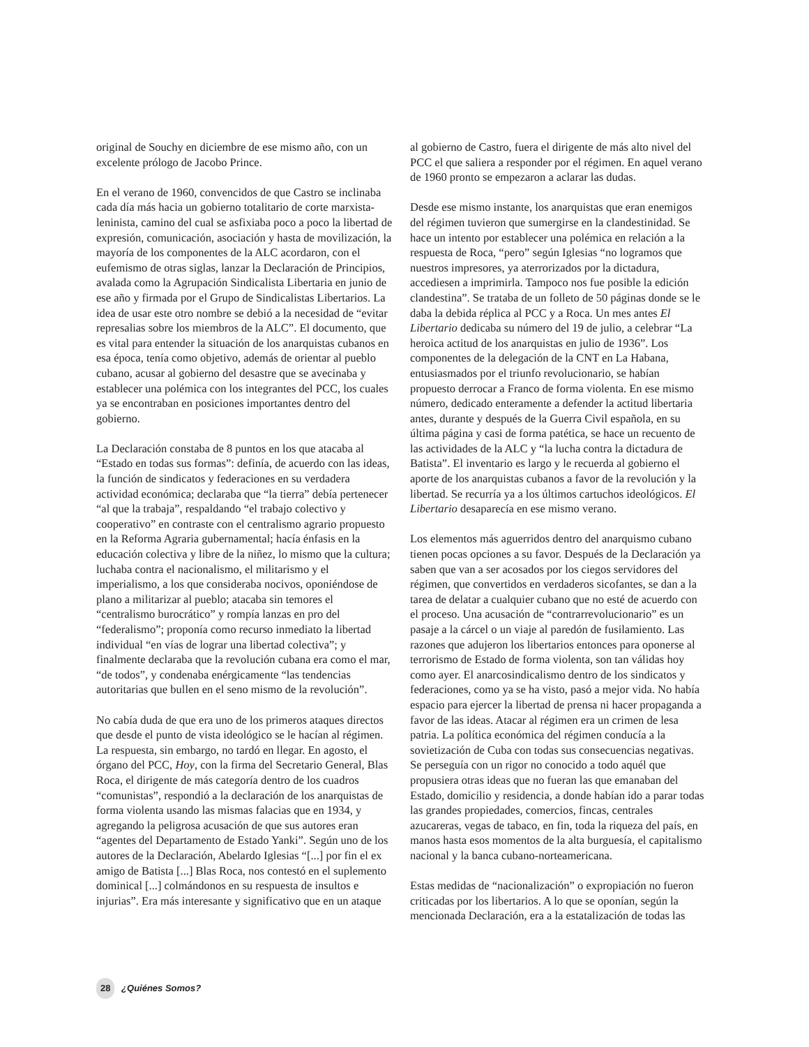original de Souchy en diciembre de ese mismo año, con un excelente prólogo de Jacobo Prince.
En el verano de 1960, convencidos de que Castro se inclinaba cada día más hacia un gobierno totalitario de corte marxista-leninista, camino del cual se asfixiaba poco a poco la libertad de expresión, comunicación, asociación y hasta de movilización, la mayoría de los componentes de la ALC acordaron, con el eufemismo de otras siglas, lanzar la Declaración de Principios, avalada como la Agrupación Sindicalista Libertaria en junio de ese año y firmada por el Grupo de Sindicalistas Libertarios. La idea de usar este otro nombre se debió a la necesidad de “evitar represalias sobre los miembros de la ALC”. El documento, que es vital para entender la situación de los anarquistas cubanos en esa época, tenía como objetivo, además de orientar al pueblo cubano, acusar al gobierno del desastre que se avecinaba y establecer una polémica con los integrantes del PCC, los cuales ya se encontraban en posiciones importantes dentro del gobierno.
La Declaración constaba de 8 puntos en los que atacaba al “Estado en todas sus formas”: definía, de acuerdo con las ideas, la función de sindicatos y federaciones en su verdadera actividad económica; declaraba que “la tierra” debía pertenecer “al que la trabaja”, respaldando “el trabajo colectivo y cooperativo” en contraste con el centralismo agrario propuesto en la Reforma Agraria gubernamental; hacía énfasis en la educación colectiva y libre de la niñez, lo mismo que la cultura; luchaba contra el nacionalismo, el militarismo y el imperialismo, a los que consideraba nocivos, oponiéndose de plano a militarizar al pueblo; atacaba sin temores el “centralismo burocrático” y rompía lanzas en pro del “federalismo”; proponía como recurso inmediato la libertad individual “en vías de lograr una libertad colectiva”; y finalmente declaraba que la revolución cubana era como el mar, “de todos”, y condenaba enérgicamente “las tendencias autoritarias que bullen en el seno mismo de la revolución”.
No cabía duda de que era uno de los primeros ataques directos que desde el punto de vista ideológico se le hacían al régimen. La respuesta, sin embargo, no tardó en llegar. En agosto, el órgano del PCC, Hoy, con la firma del Secretario General, Blas Roca, el dirigente de más categoría dentro de los cuadros “comunistas”, respondió a la declaración de los anarquistas de forma violenta usando las mismas falacias que en 1934, y agregando la peligrosa acusación de que sus autores eran “agentes del Departamento de Estado Yanki”. Según uno de los autores de la Declaración, Abelardo Iglesias “[...] por fin el ex amigo de Batista [...] Blas Roca, nos contestó en el suplemento dominical [...] colmándonos en su respuesta de insultos e injurias”. Era más interesante y significativo que en un ataque
al gobierno de Castro, fuera el dirigente de más alto nivel del PCC el que saliera a responder por el régimen. En aquel verano de 1960 pronto se empezaron a aclarar las dudas.
Desde ese mismo instante, los anarquistas que eran enemigos del régimen tuvieron que sumergirse en la clandestinidad. Se hace un intento por establecer una polémica en relación a la respuesta de Roca, “pero” según Iglesias “no logramos que nuestros impresores, ya aterrorizados por la dictadura, accediesen a imprimirla. Tampoco nos fue posible la edición clandestina”. Se trataba de un folleto de 50 páginas donde se le daba la debida réplica al PCC y a Roca. Un mes antes El Libertario dedicaba su número del 19 de julio, a celebrar “La heroica actitud de los anarquistas en julio de 1936”. Los componentes de la delegación de la CNT en La Habana, entusiasmados por el triunfo revolucionario, se habían propuesto derrocar a Franco de forma violenta. En ese mismo número, dedicado enteramente a defender la actitud libertaria antes, durante y después de la Guerra Civil española, en su última página y casi de forma patética, se hace un recuento de las actividades de la ALC y “la lucha contra la dictadura de Batista”. El inventario es largo y le recuerda al gobierno el aporte de los anarquistas cubanos a favor de la revolución y la libertad. Se recurría ya a los últimos cartuchos ideológicos. El Libertario desaparecía en ese mismo verano.
Los elementos más aguerridos dentro del anarquismo cubano tienen pocas opciones a su favor. Después de la Declaración ya saben que van a ser acosados por los ciegos servidores del régimen, que convertidos en verdaderos sicofantes, se dan a la tarea de delatar a cualquier cubano que no esté de acuerdo con el proceso. Una acusación de “contrarrevolucionario” es un pasaje a la cárcel o un viaje al paredón de fusilamiento. Las razones que adujeron los libertarios entonces para oponerse al terrorismo de Estado de forma violenta, son tan válidas hoy como ayer. El anarcosindicalismo dentro de los sindicatos y federaciones, como ya se ha visto, pasó a mejor vida. No había espacio para ejercer la libertad de prensa ni hacer propaganda a favor de las ideas. Atacar al régimen era un crimen de lesa patria. La política económica del régimen conducía a la sovietización de Cuba con todas sus consecuencias negativas. Se perseguía con un rigor no conocido a todo aquél que propusiera otras ideas que no fueran las que emanaban del Estado, domicilio y residencia, a donde habían ido a parar todas las grandes propiedades, comercios, fincas, centrales azucareras, vegas de tabaco, en fin, toda la riqueza del país, en manos hasta esos momentos de la alta burguesía, el capitalismo nacional y la banca cubano-norteamericana.
Estas medidas de “nacionalización” o expropiación no fueron criticadas por los libertarios. A lo que se oponían, según la mencionada Declaración, era a la estatalización de todas las
28 ¿Quiénes Somos?